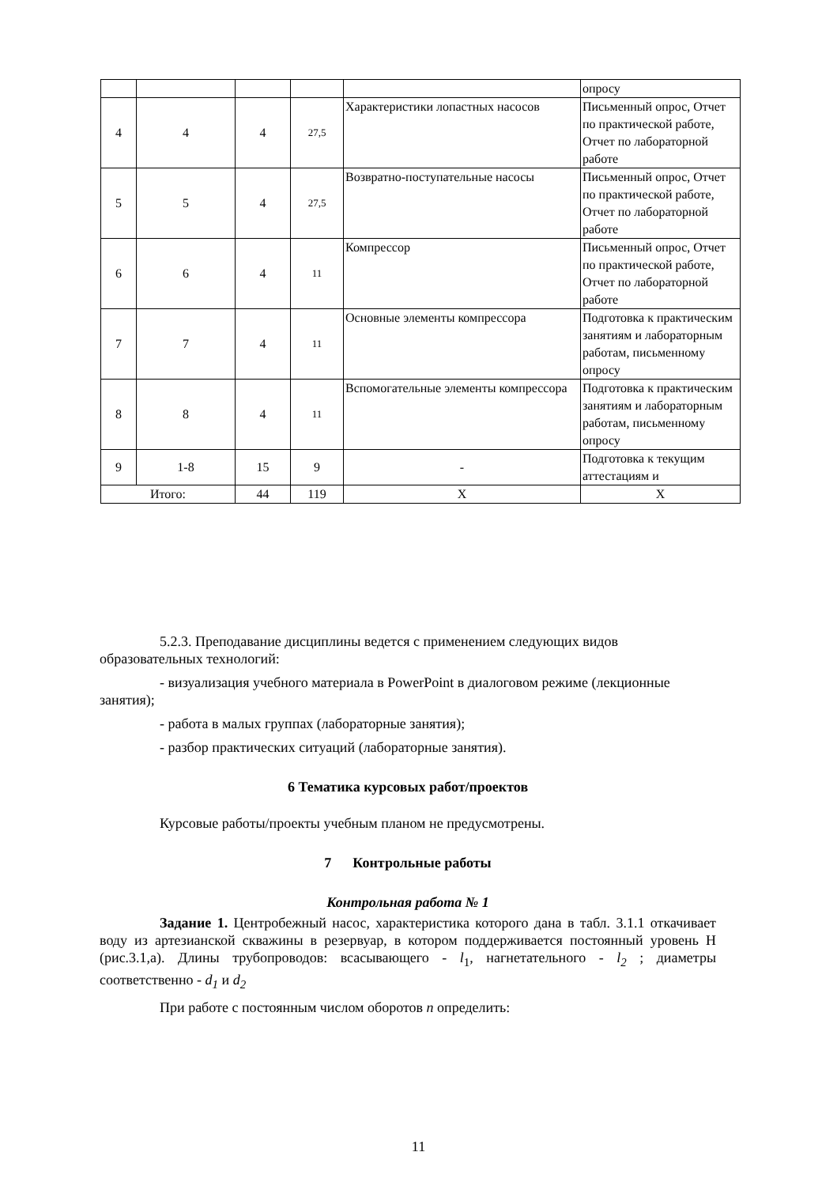| | | | | | опросу |
| 4 | 4 | 4 | 27,5 | Характеристики лопастных насосов | Письменный опрос, Отчет по практической работе, Отчет по лабораторной работе |
| 5 | 5 | 4 | 27,5 | Возвратно-поступательные насосы | Письменный опрос, Отчет по практической работе, Отчет по лабораторной работе |
| 6 | 6 | 4 | 11 | Компрессор | Письменный опрос, Отчет по практической работе, Отчет по лабораторной работе |
| 7 | 7 | 4 | 11 | Основные элементы компрессора | Подготовка к практическим занятиям и лабораторным работам, письменному опросу |
| 8 | 8 | 4 | 11 | Вспомогательные элементы компрессора | Подготовка к практическим занятиям и лабораторным работам, письменному опросу |
| 9 | 1-8 | 15 | 9 | - | Подготовка к текущим аттестациям и |
| Итого: | | 44 | 119 | X | X |
5.2.3. Преподавание дисциплины ведется с применением следующих видов образовательных технологий:
- визуализация учебного материала в PowerPoint в диалоговом режиме (лекционные занятия);
- работа в малых группах (лабораторные занятия);
- разбор практических ситуаций (лабораторные занятия).
6 Тематика курсовых работ/проектов
Курсовые работы/проекты учебным планом не предусмотрены.
7 Контрольные работы
Контрольная работа № 1
Задание 1. Центробежный насос, характеристика которого дана в табл. 3.1.1 откачивает воду из артезианской скважины в резервуар, в котором поддерживается постоянный уровень H (рис.3.1,а). Длины трубопроводов: всасывающего - l<sub>1</sub>, нагнетательного - l<sub>2</sub> ; диаметры соответственно - d<sub>1</sub> и d<sub>2</sub>
При работе с постоянным числом оборотов n определить:
11